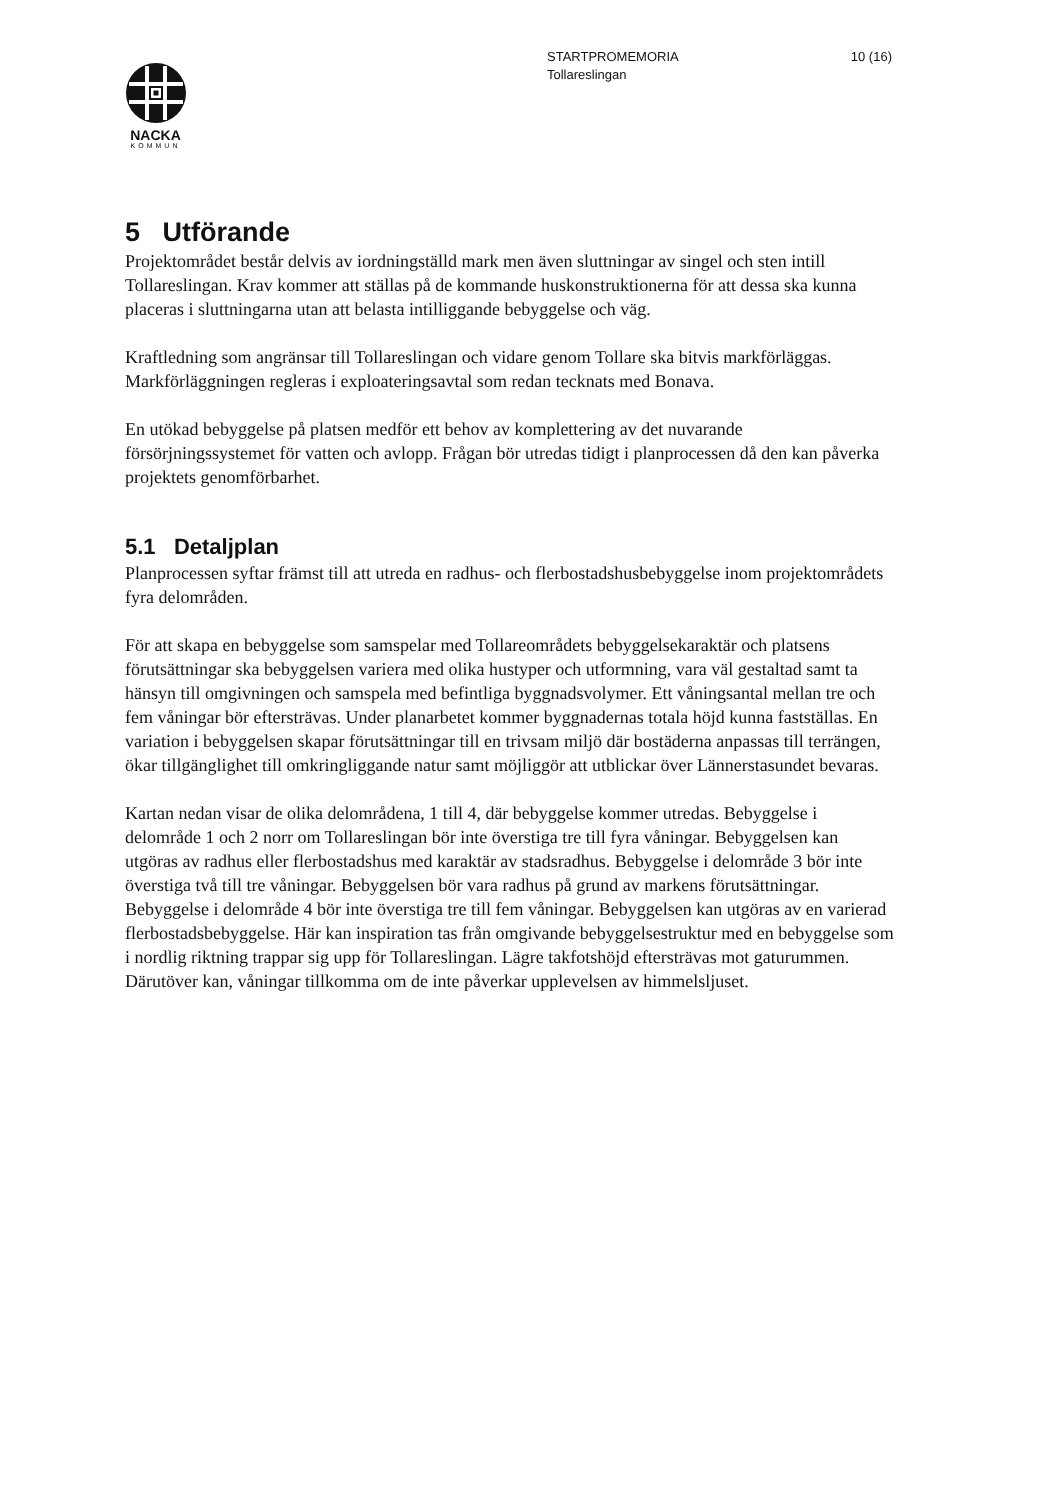10 (16) STARTPROMEMORIA
Tollareslingan
NACKA
KOMMUN
5 Utförande
Projektområdet består delvis av iordningställd mark men även sluttningar av singel och sten intill Tollareslingan. Krav kommer att ställas på de kommande huskonstruktionerna för att dessa ska kunna placeras i sluttningarna utan att belasta intilliggande bebyggelse och väg.
Kraftledning som angränsar till Tollareslingan och vidare genom Tollare ska bitvis markförläggas. Markförläggningen regleras i exploateringsavtal som redan tecknats med Bonava.
En utökad bebyggelse på platsen medför ett behov av komplettering av det nuvarande försörjningssystemet för vatten och avlopp. Frågan bör utredas tidigt i planprocessen då den kan påverka projektets genomförbarhet.
5.1 Detaljplan
Planprocessen syftar främst till att utreda en radhus- och flerbostadshusbebyggelse inom projektområdets fyra delområden.
För att skapa en bebyggelse som samspelar med Tollareområdets bebyggelsekaraktär och platsens förutsättningar ska bebyggelsen variera med olika hustyper och utformning, vara väl gestaltad samt ta hänsyn till omgivningen och samspela med befintliga byggnadsvolymer. Ett våningsantal mellan tre och fem våningar bör eftersträvas. Under planarbetet kommer byggnadernas totala höjd kunna fastställas. En variation i bebyggelsen skapar förutsättningar till en trivsam miljö där bostäderna anpassas till terrängen, ökar tillgänglighet till omkringliggande natur samt möjliggör att utblickar över Lännerstasundet bevaras.
Kartan nedan visar de olika delområdena, 1 till 4, där bebyggelse kommer utredas. Bebyggelse i delområde 1 och 2 norr om Tollareslingan bör inte överstiga tre till fyra våningar. Bebyggelsen kan utgöras av radhus eller flerbostadshus med karaktär av stadsradhus. Bebyggelse i delområde 3 bör inte överstiga två till tre våningar. Bebyggelsen bör vara radhus på grund av markens förutsättningar. Bebyggelse i delområde 4 bör inte överstiga tre till fem våningar. Bebyggelsen kan utgöras av en varierad flerbostadsbebyggelse. Här kan inspiration tas från omgivande bebyggelsestruktur med en bebyggelse som i nordlig riktning trappar sig upp för Tollareslingan. Lägre takfotshöjd eftersträvas mot gaturummen. Därutöver kan, våningar tillkomma om de inte påverkar upplevelsen av himmelsljuset.